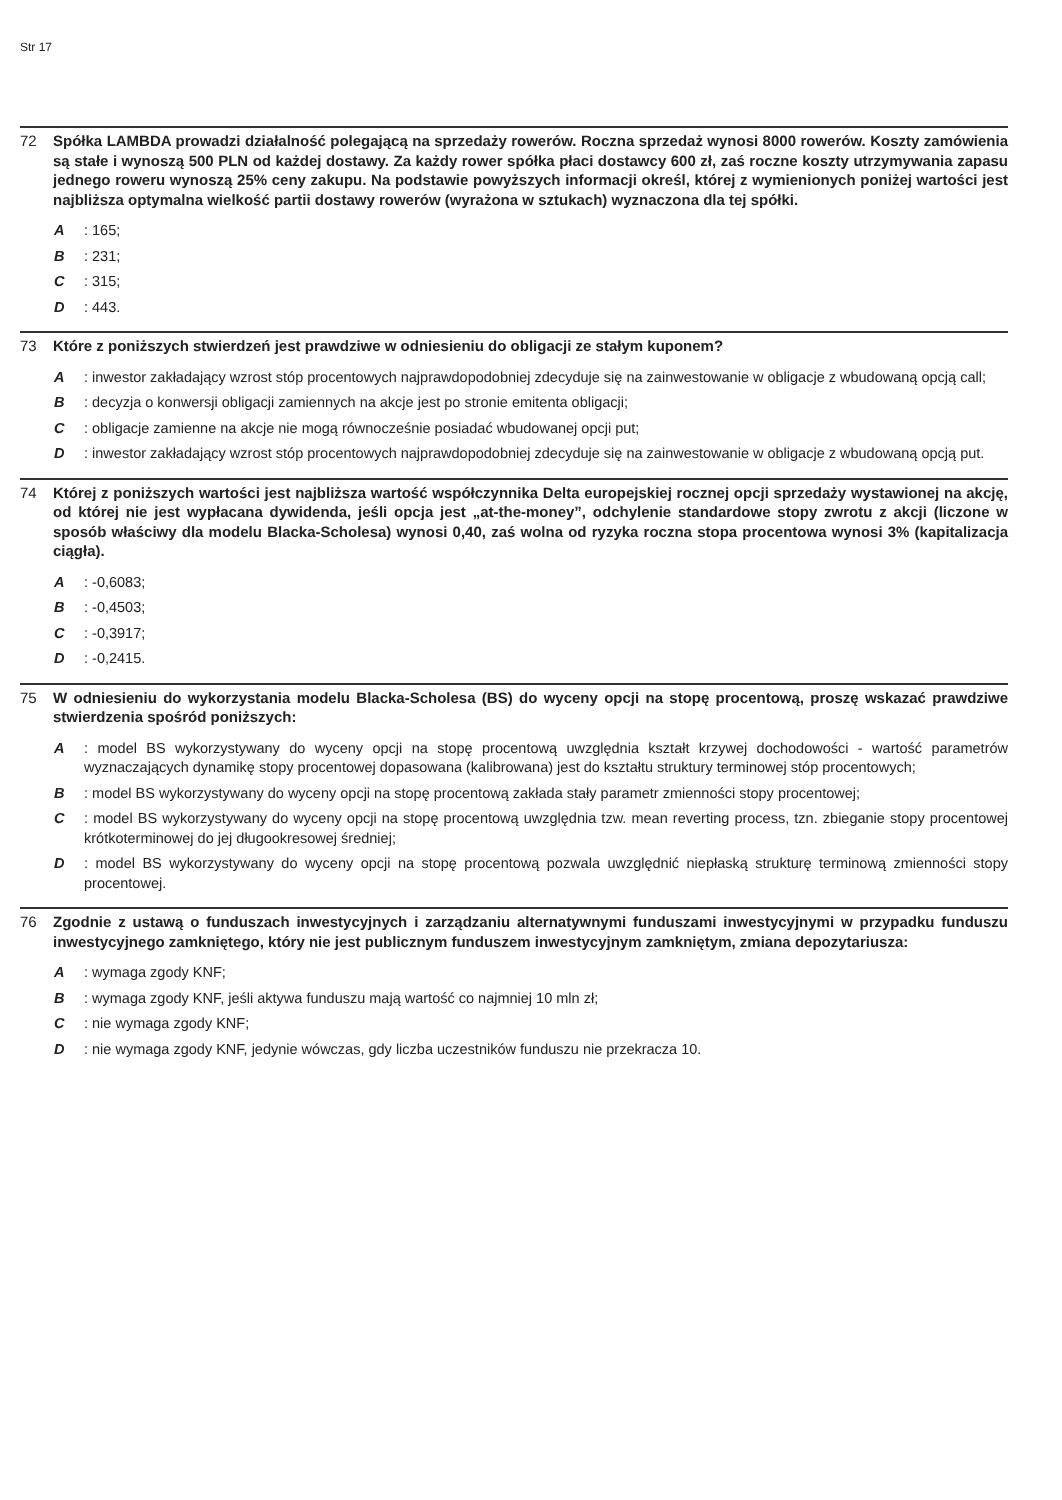Str 17
72 Spółka LAMBDA prowadzi działalność polegającą na sprzedaży rowerów. Roczna sprzedaż wynosi 8000 rowerów. Koszty zamówienia są stałe i wynoszą 500 PLN od każdej dostawy. Za każdy rower spółka płaci dostawcy 600 zł, zaś roczne koszty utrzymywania zapasu jednego roweru wynoszą 25% ceny zakupu. Na podstawie powyższych informacji określ, której z wymienionych poniżej wartości jest najbliższa optymalna wielkość partii dostawy rowerów (wyrażona w sztukach) wyznaczona dla tej spółki.
A: 165;
B: 231;
C: 315;
D: 443.
73 Które z poniższych stwierdzeń jest prawdziwe w odniesieniu do obligacji ze stałym kuponem?
A: inwestor zakładający wzrost stóp procentowych najprawdopodobniej zdecyduje się na zainwestowanie w obligacje z wbudowaną opcją call;
B: decyzja o konwersji obligacji zamiennych na akcje jest po stronie emitenta obligacji;
C: obligacje zamienne na akcje nie mogą równocześnie posiadać wbudowanej opcji put;
D: inwestor zakładający wzrost stóp procentowych najprawdopodobniej zdecyduje się na zainwestowanie w obligacje z wbudowaną opcją put.
74 Której z poniższych wartości jest najbliższa wartość współczynnika Delta europejskiej rocznej opcji sprzedaży wystawionej na akcję, od której nie jest wypłacana dywidenda, jeśli opcja jest „at-the-money”, odchylenie standardowe stopy zwrotu z akcji (liczone w sposób właściwy dla modelu Blacka-Scholesa) wynosi 0,40, zaś wolna od ryzyka roczna stopa procentowa wynosi 3% (kapitalizacja ciągła).
A: -0,6083;
B: -0,4503;
C: -0,3917;
D: -0,2415.
75 W odniesieniu do wykorzystania modelu Blacka-Scholesa (BS) do wyceny opcji na stopę procentową, proszę wskazać prawdziwe stwierdzenia spośród poniższych:
A: model BS wykorzystywany do wyceny opcji na stopę procentową uwzględnia kształt krzywej dochodowości - wartość parametrów wyznaczających dynamikę stopy procentowej dopasowana (kalibrowana) jest do kształtu struktury terminowej stóp procentowych;
B: model BS wykorzystywany do wyceny opcji na stopę procentową zakłada stały parametr zmienności stopy procentowej;
C: model BS wykorzystywany do wyceny opcji na stopę procentową uwzględnia tzw. mean reverting process, tzn. zbieganie stopy procentowej krótkoterminowej do jej długookresowej średniej;
D: model BS wykorzystywany do wyceny opcji na stopę procentową pozwala uwzględnić niepłaską strukturę terminową zmienności stopy procentowej.
76 Zgodnie z ustawą o funduszach inwestycyjnych i zarządzaniu alternatywnymi funduszami inwestycyjnymi w przypadku funduszu inwestycyjnego zamkniętego, który nie jest publicznym funduszem inwestycyjnym zamkniętym, zmiana depozytariusza:
A: wymaga zgody KNF;
B: wymaga zgody KNF, jeśli aktywa funduszu mają wartość co najmniej 10 mln zł;
C: nie wymaga zgody KNF;
D: nie wymaga zgody KNF, jedynie wówczas, gdy liczba uczestników funduszu nie przekracza 10.